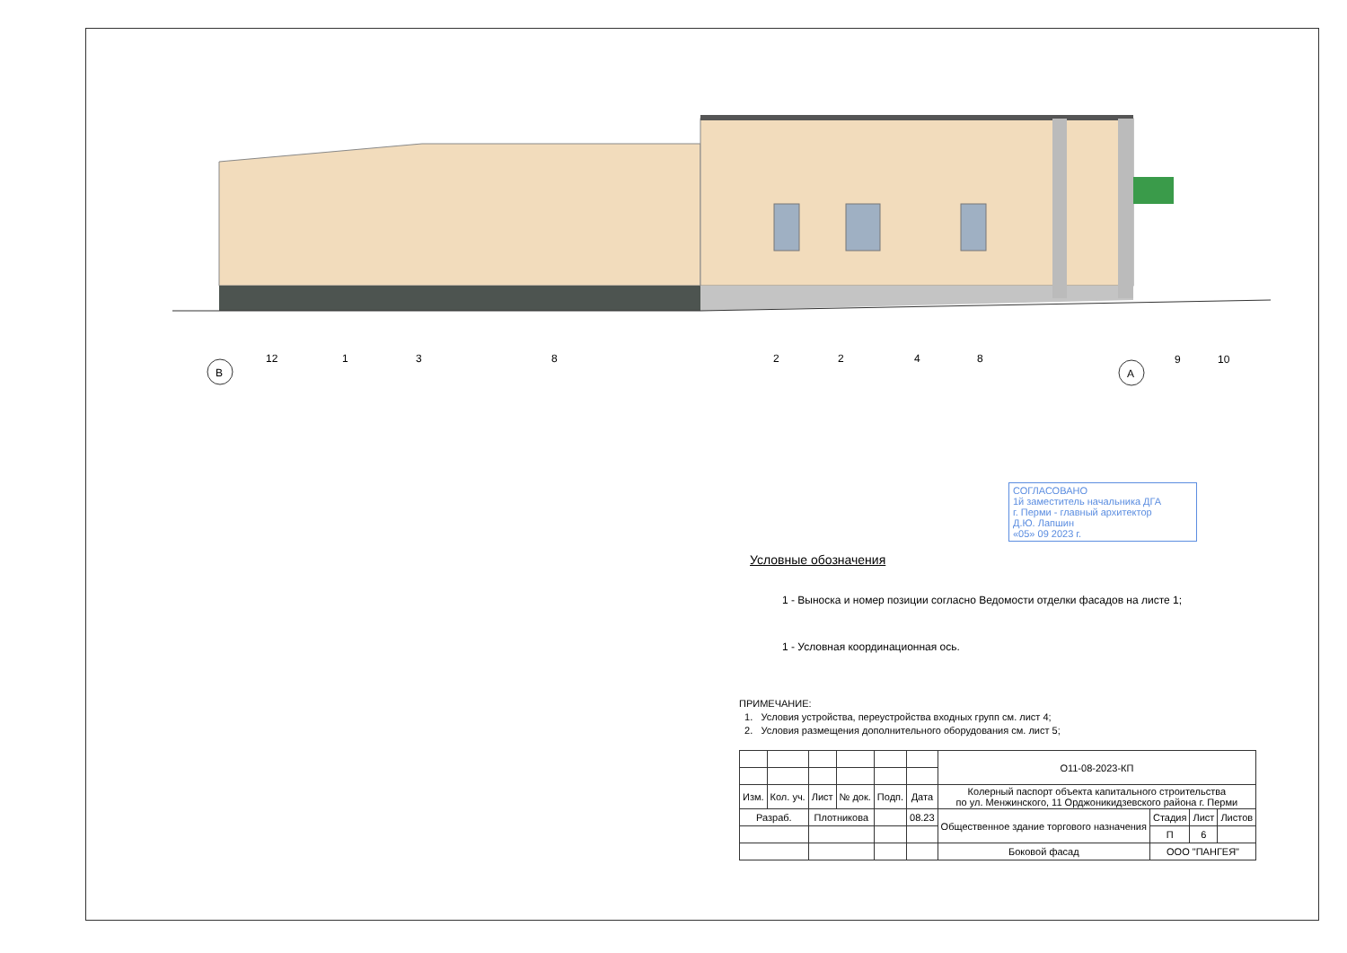В
А
12
1
3
8
2
2
4
8
9
10
СОГЛАСОВАНО
1й заместитель начальника ДГА
г. Перми - главный архитектор
Д.Ю. Лапшин
«05» 09 2023 г.
Условные обозначения
1 - Выноска и номер позиции согласно Ведомости отделки фасадов на листе 1;
1 - Условная координационная ось.
ПРИМЕЧАНИЕ:
1. Условия устройства, переустройства входных групп см. лист 4;
2. Условия размещения дополнительного оборудования см. лист 5;
| | | | | | | О11-08-2023-КП | | | |
| Изм. | Кол. уч. | Лист | № док. | Подп. | Дата | Колерный паспорт объекта капитального строительства по ул. Менжинского, 11 Орджоникидзевского района г. Перми | | | |
| Разраб. | | Плотникова | | | 08.23 | Общественное здание торгового назначения | Стадия | Лист | Листов |
| | | | | | | | П | 6 | |
| | | | | | | Боковой фасад | ООО "ПАНГЕЯ" | | |